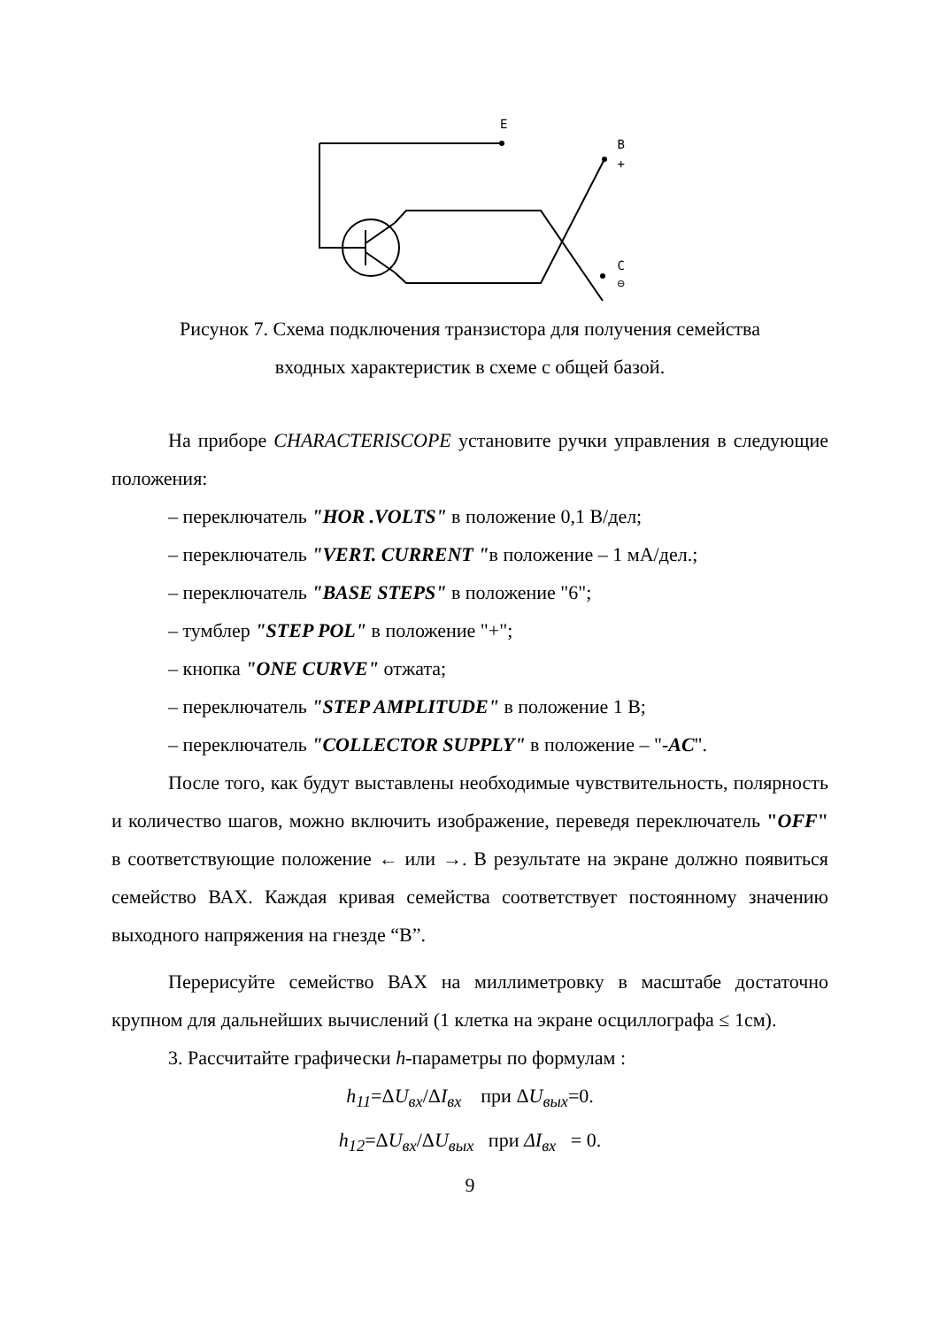E
B
+
C
⊖
Рисунок 7. Схема подключения транзистора для получения семейства
входных характеристик в схеме с общей базой.
На приборе CHARACTERISCOPE установите ручки управления в следующие положения:
– переключатель "HOR .VOLTS" в положение 0,1 В/дел;
– переключатель "VERT. CURRENT "в положение – 1 мА/дел.;
– переключатель "BASE STEPS" в положение "6";
– тумблер "STEP POL" в положение "+";
– кнопка "ONE CURVE" отжата;
– переключатель "STEP AMPLITUDE" в положение 1 В;
– переключатель "COLLECTOR SUPPLY" в положение – "-AC".
После того, как будут выставлены необходимые чувствительность, полярность и количество шагов, можно включить изображение, переведя переключатель "OFF" в соответствующие положение ← или →. В результате на экране должно появиться семейство ВАХ. Каждая кривая семейства соответствует постоянному значению выходного напряжения на гнезде “B”.
Перерисуйте семейство ВАХ на миллиметровку в масштабе достаточно крупном для дальнейших вычислений (1 клетка на экране осциллографа ≤ 1см).
3. Рассчитайте графически h-параметры по формулам :
h<sub>11</sub>=ΔU<sub>вх</sub>/ΔI<sub>вх</sub> при ΔU<sub>вых</sub>=0.
h<sub>12</sub>=ΔU<sub>вх</sub>/ΔU<sub>вых</sub> при ΔI<sub>вх</sub> = 0.
9